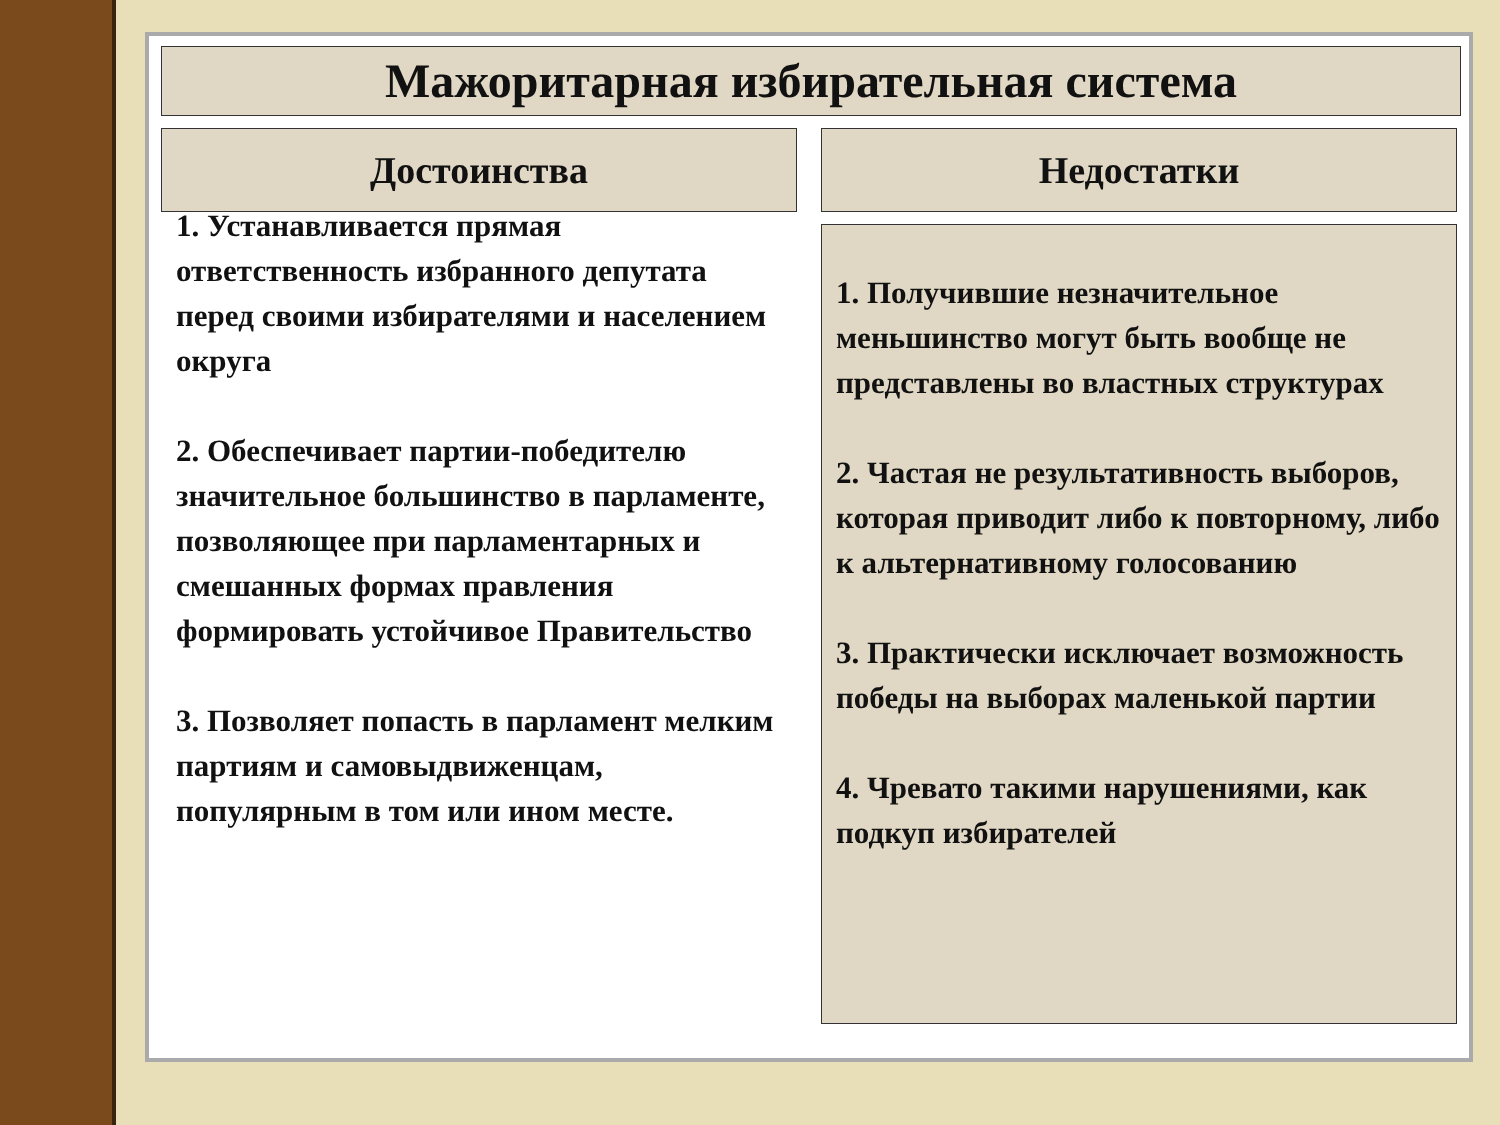Мажоритарная избирательная система
Достоинства
1. Устанавливается прямая ответственность избранного депутата перед своими избирателями и населением округа
2. Обеспечивает партии-победителю значительное большинство в парламенте, позволяющее при парламентарных и смешанных формах правления формировать устойчивое Правительство
3. Позволяет попасть в парламент мелким партиям и самовыдвиженцам, популярным в том или ином месте.
Недостатки
1. Получившие незначительное меньшинство могут быть вообще не представлены во властных структурах
2. Частая не результативность выборов, которая приводит либо к повторному, либо к альтернативному голосованию
3. Практически исключает возможность победы на выборах маленькой партии
4. Чревато такими нарушениями, как подкуп избирателей